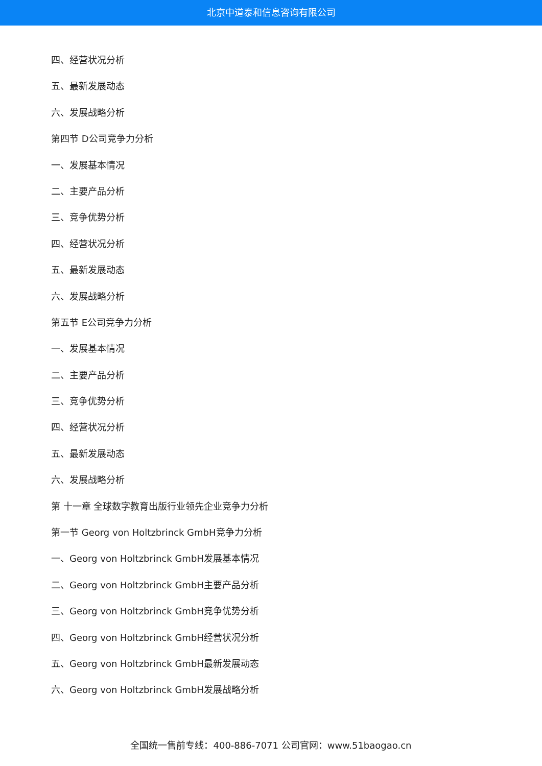北京中道泰和信息咨询有限公司
四、经营状况分析
五、最新发展动态
六、发展战略分析
第四节 D公司竞争力分析
一、发展基本情况
二、主要产品分析
三、竞争优势分析
四、经营状况分析
五、最新发展动态
六、发展战略分析
第五节 E公司竞争力分析
一、发展基本情况
二、主要产品分析
三、竞争优势分析
四、经营状况分析
五、最新发展动态
六、发展战略分析
第 十一章 全球数字教育出版行业领先企业竞争力分析
第一节 Georg von Holtzbrinck GmbH竞争力分析
一、Georg von Holtzbrinck GmbH发展基本情况
二、Georg von Holtzbrinck GmbH主要产品分析
三、Georg von Holtzbrinck GmbH竞争优势分析
四、Georg von Holtzbrinck GmbH经营状况分析
五、Georg von Holtzbrinck GmbH最新发展动态
六、Georg von Holtzbrinck GmbH发展战略分析
全国统一售前专线：400-886-7071 公司官网：www.51baogao.cn